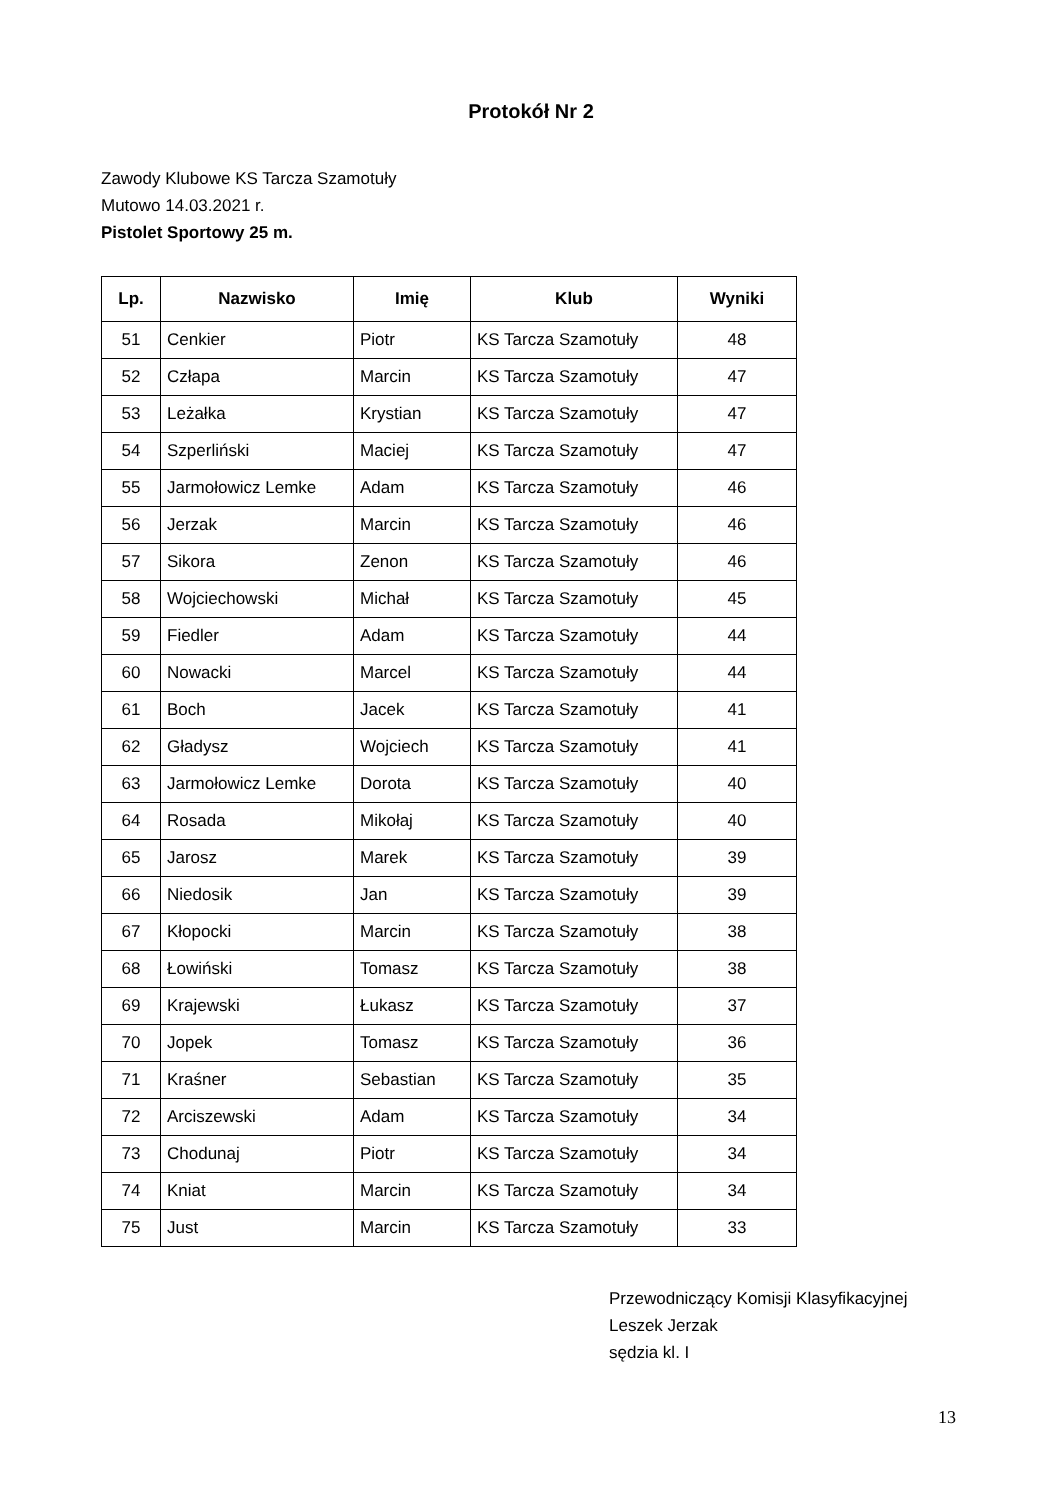Protokół Nr 2
Zawody Klubowe KS Tarcza Szamotuły
Mutowo 14.03.2021 r.
Pistolet Sportowy 25 m.
| Lp. | Nazwisko | Imię | Klub | Wyniki |
| --- | --- | --- | --- | --- |
| 51 | Cenkier | Piotr | KS Tarcza Szamotuły | 48 |
| 52 | Człapa | Marcin | KS Tarcza Szamotuły | 47 |
| 53 | Leżałka | Krystian | KS Tarcza Szamotuły | 47 |
| 54 | Szperliński | Maciej | KS Tarcza Szamotuły | 47 |
| 55 | Jarmołowicz Lemke | Adam | KS Tarcza Szamotuły | 46 |
| 56 | Jerzak | Marcin | KS Tarcza Szamotuły | 46 |
| 57 | Sikora | Zenon | KS Tarcza Szamotuły | 46 |
| 58 | Wojciechowski | Michał | KS Tarcza Szamotuły | 45 |
| 59 | Fiedler | Adam | KS Tarcza Szamotuły | 44 |
| 60 | Nowacki | Marcel | KS Tarcza Szamotuły | 44 |
| 61 | Boch | Jacek | KS Tarcza Szamotuły | 41 |
| 62 | Gładysz | Wojciech | KS Tarcza Szamotuły | 41 |
| 63 | Jarmołowicz Lemke | Dorota | KS Tarcza Szamotuły | 40 |
| 64 | Rosada | Mikołaj | KS Tarcza Szamotuły | 40 |
| 65 | Jarosz | Marek | KS Tarcza Szamotuły | 39 |
| 66 | Niedosik | Jan | KS Tarcza Szamotuły | 39 |
| 67 | Kłopocki | Marcin | KS Tarcza Szamotuły | 38 |
| 68 | Łowiński | Tomasz | KS Tarcza Szamotuły | 38 |
| 69 | Krajewski | Łukasz | KS Tarcza Szamotuły | 37 |
| 70 | Jopek | Tomasz | KS Tarcza Szamotuły | 36 |
| 71 | Kraśner | Sebastian | KS Tarcza Szamotuły | 35 |
| 72 | Arciszewski | Adam | KS Tarcza Szamotuły | 34 |
| 73 | Chodunaj | Piotr | KS Tarcza Szamotuły | 34 |
| 74 | Kniat | Marcin | KS Tarcza Szamotuły | 34 |
| 75 | Just | Marcin | KS Tarcza Szamotuły | 33 |
Przewodniczący Komisji Klasyfikacyjnej
Leszek Jerzak
sędzia kl. I
13